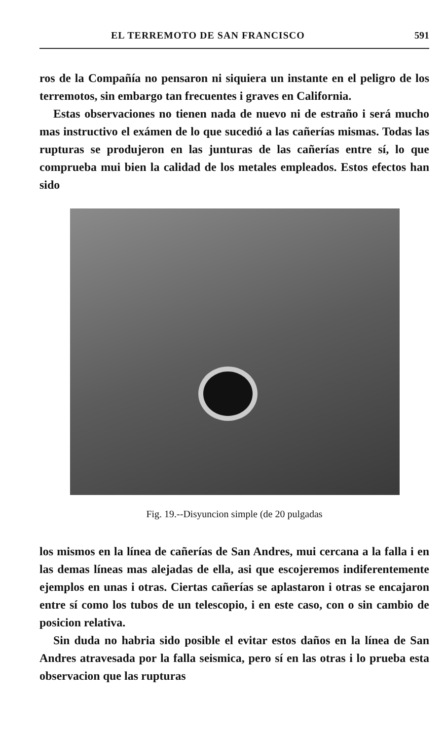EL TERREMOTO DE SAN FRANCISCO 591
ros de la Compañía no pensaron ni siquiera un instante en el peligro de los terremotos, sin embargo tan frecuentes i graves en California.
Estas observaciones no tienen nada de nuevo ni de estraño i será mucho mas instructivo el exámen de lo que sucedió a las cañerías mismas. Todas las rupturas se produjeron en las junturas de las cañerías entre sí, lo que comprueba mui bien la calidad de los metales empleados. Estos efectos han sido
Fig. 19.--Disyuncion simple (de 20 pulgadas
los mismos en la línea de cañerías de San Andres, mui cercana a la falla i en las demas líneas mas alejadas de ella, asi que escojeremos indiferentemente ejemplos en unas i otras. Ciertas cañerías se aplastaron i otras se encajaron entre sí como los tubos de un telescopio, i en este caso, con o sin cambio de posicion relativa.
Sin duda no habria sido posible el evitar estos daños en la línea de San Andres atravesada por la falla seismica, pero sí en las otras i lo prueba esta observacion que las rupturas